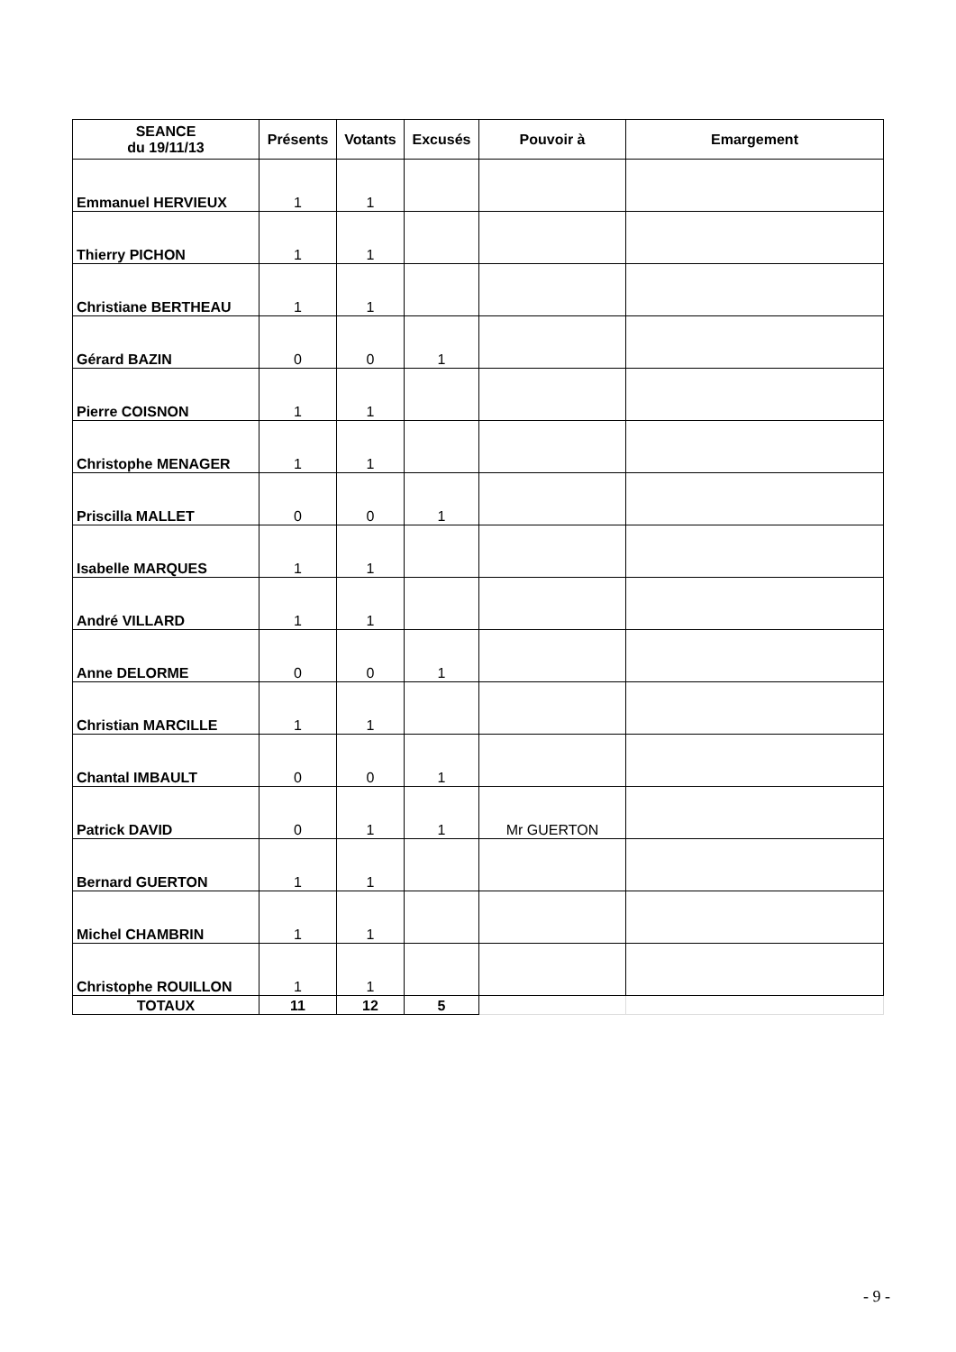| SEANCE du 19/11/13 | Présents | Votants | Excusés | Pouvoir à | Emargement |
| --- | --- | --- | --- | --- | --- |
| Emmanuel HERVIEUX | 1 | 1 | | | |
| Thierry PICHON | 1 | 1 | | | |
| Christiane BERTHEAU | 1 | 1 | | | |
| Gérard BAZIN | 0 | 0 | 1 | | |
| Pierre COISNON | 1 | 1 | | | |
| Christophe MENAGER | 1 | 1 | | | |
| Priscilla MALLET | 0 | 0 | 1 | | |
| Isabelle MARQUES | 1 | 1 | | | |
| André VILLARD | 1 | 1 | | | |
| Anne DELORME | 0 | 0 | 1 | | |
| Christian MARCILLE | 1 | 1 | | | |
| Chantal IMBAULT | 0 | 0 | 1 | | |
| Patrick DAVID | 0 | 1 | 1 | Mr GUERTON | |
| Bernard GUERTON | 1 | 1 | | | |
| Michel CHAMBRIN | 1 | 1 | | | |
| Christophe ROUILLON | 1 | 1 | | | |
| TOTAUX | 11 | 12 | 5 | | |
- 9 -